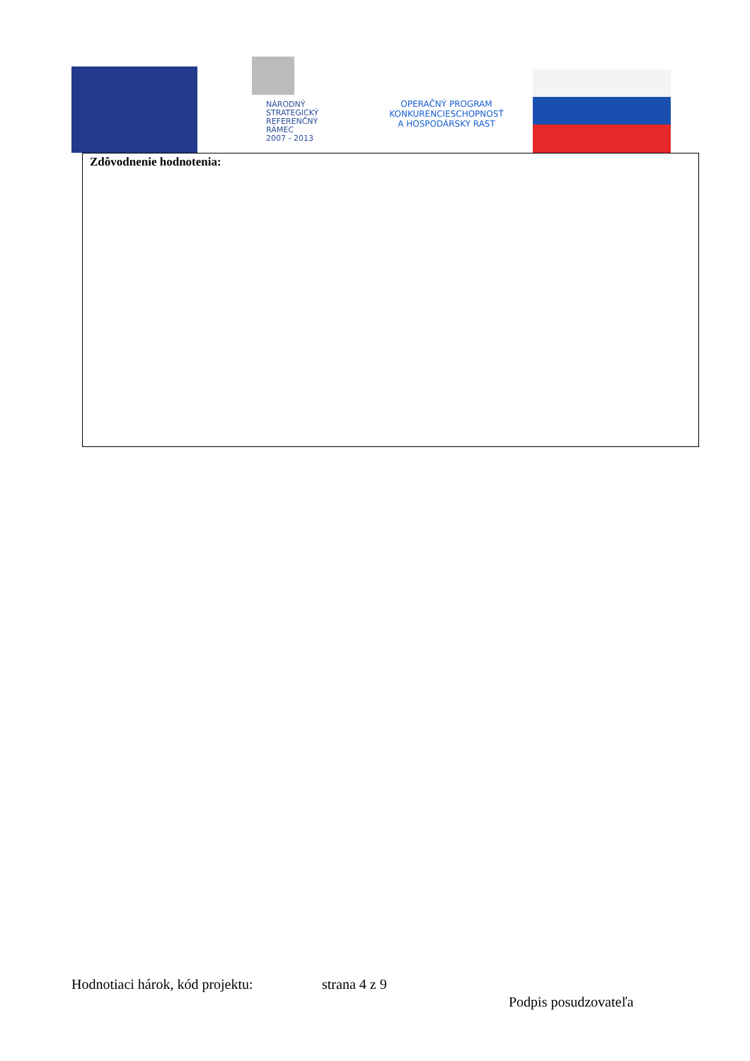NÁRODNÝ
STRATEGICKÝ
REFERENČNÝ
RÁMEC
2007 - 2013
OPERAČNÝ PROGRAM
KONKURENCIESCHOPNOSŤ
A HOSPODÁRSKY RAST
Zdôvodnenie hodnotenia:
Hodnotiaci hárok, kód projektu:
strana 4 z 9
Podpis posudzovateľa